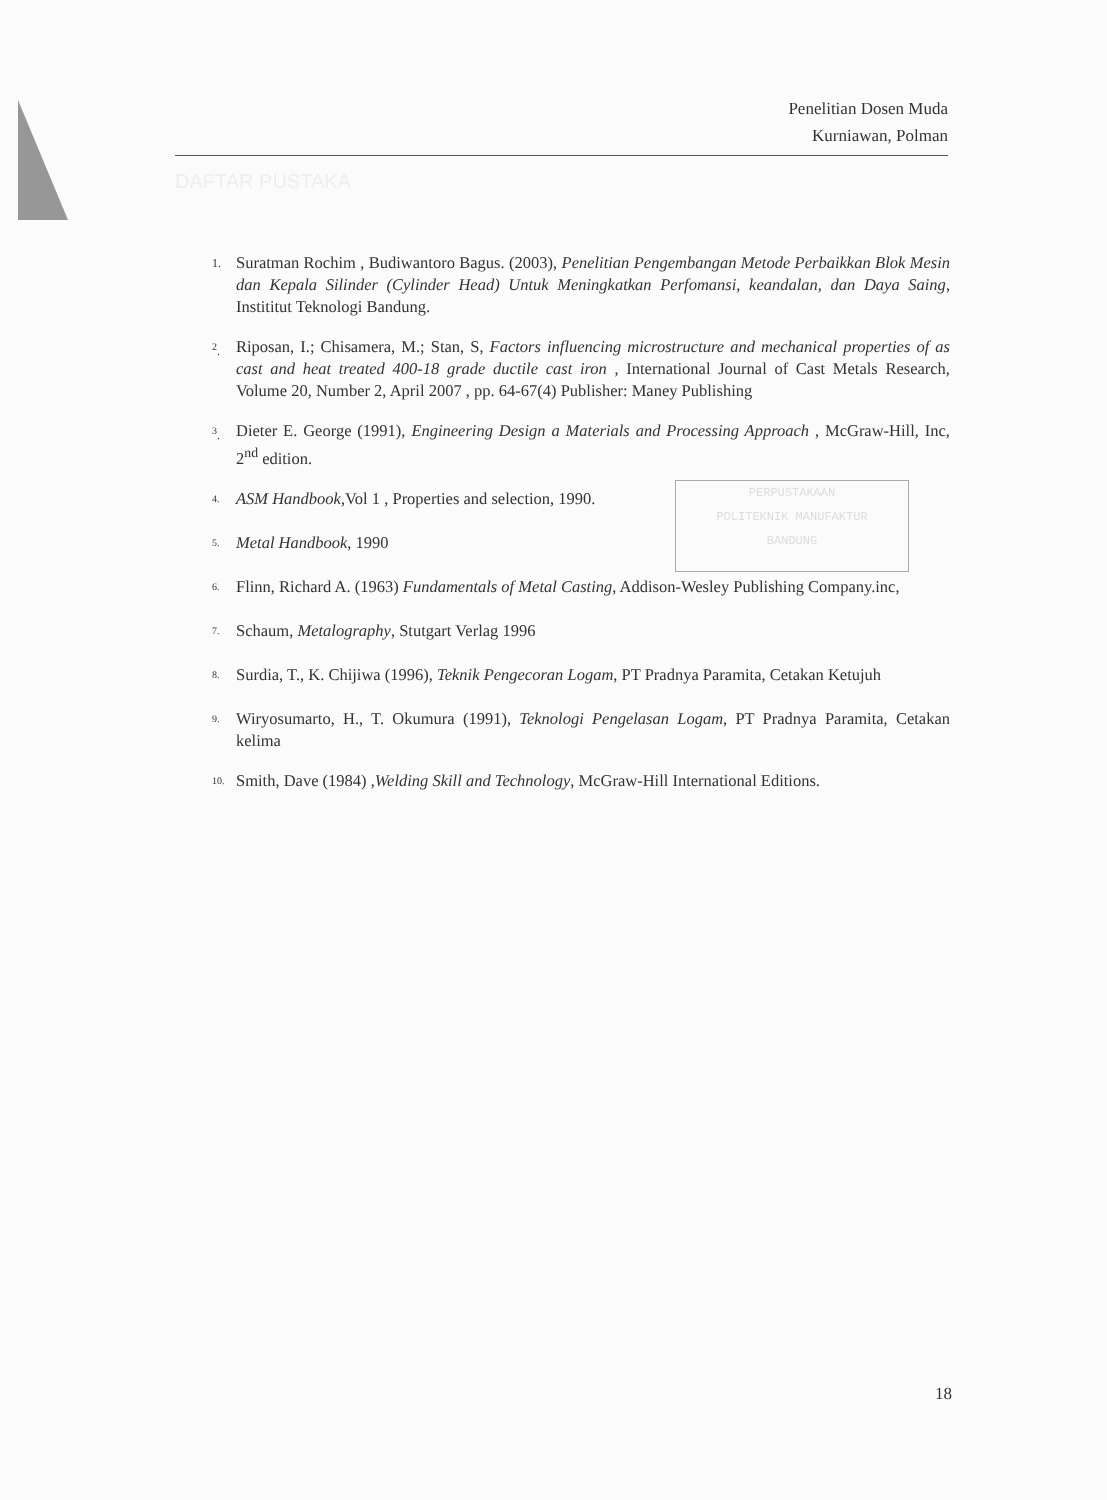Penelitian Dosen Muda
Kurniawan, Polman
DAFTAR PUSTAKA
PERPUSTAKAAN
POLITEKNIK MANUFAKTUR
BANDUNG
1. Suratman Rochim , Budiwantoro Bagus. (2003), Penelitian Pengembangan Metode Perbaikkan Blok Mesin dan Kepala Silinder (Cylinder Head) Untuk Meningkatkan Perfomansi, keandalan, dan Daya Saing, Instititut Teknologi Bandung.
<sup>2</sup>. Riposan, I.; Chisamera, M.; Stan, S, Factors influencing microstructure and mechanical properties of as cast and heat treated 400-18 grade ductile cast iron , International Journal of Cast Metals Research, Volume 20, Number 2, April 2007 , pp. 64-67(4) Publisher: Maney Publishing
<sup>3</sup>. Dieter E. George (1991), Engineering Design a Materials and Processing Approach , McGraw-Hill, Inc, 2<sup>nd</sup> edition.
<sup>4.</sup> ASM Handbook,Vol 1 , Properties and selection, 1990.
<sup>5.</sup> Metal Handbook, 1990
<sup>6.</sup> Flinn, Richard A. (1963) Fundamentals of Metal Casting, Addison-Wesley Publishing Company.inc,
<sup>7.</sup> Schaum, Metalography, Stutgart Verlag 1996
<sup>8.</sup> Surdia, T., K. Chijiwa (1996), Teknik Pengecoran Logam, PT Pradnya Paramita, Cetakan Ketujuh
<sup>9.</sup> Wiryosumarto, H., T. Okumura (1991), Teknologi Pengelasan Logam, PT Pradnya Paramita, Cetakan kelima
<sup>10.</sup> Smith, Dave (1984) ,Welding Skill and Technology, McGraw-Hill International Editions.
18